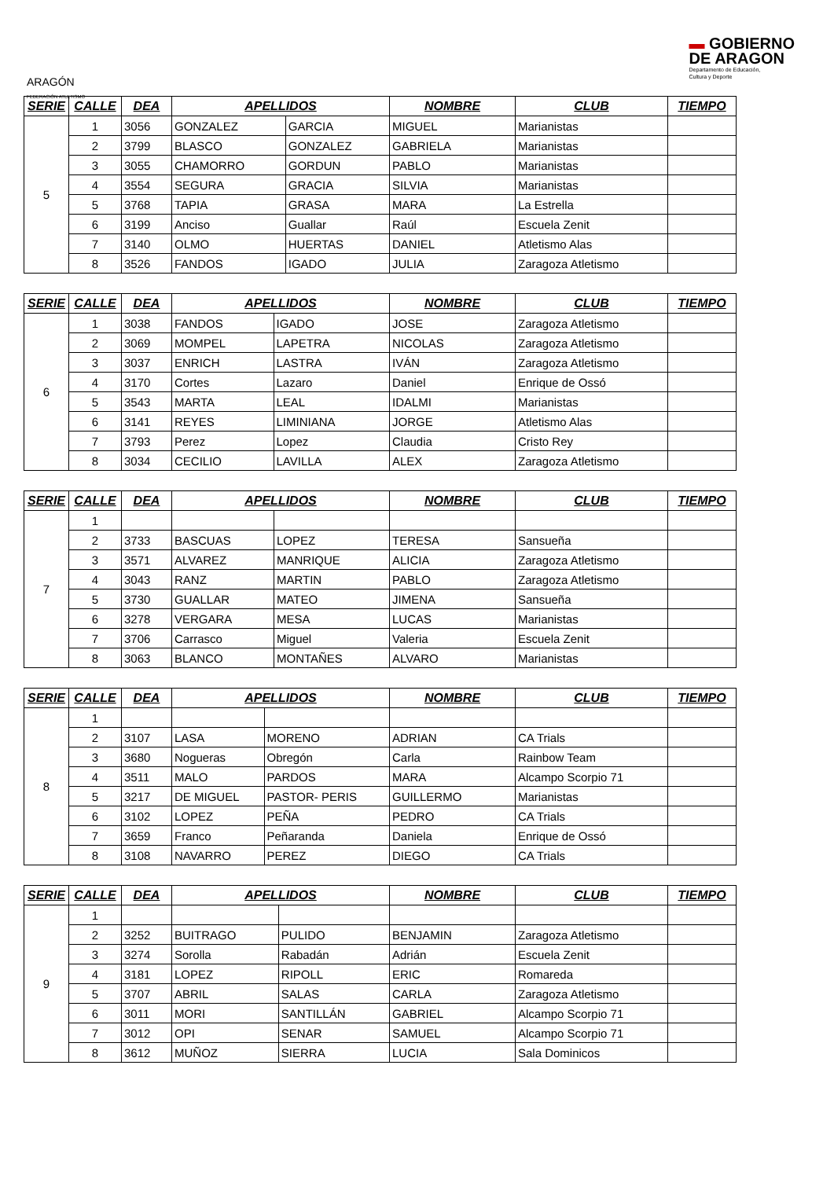ARAGÓN
FEDERACIÓN ATLETISMO
▬ GOBIERNO
DE ARAGON
Departamento de Educación,
Cultura y Deporte
| SERIE | CALLE | DEA | APELLIDOS | | NOMBRE | CLUB | TIEMPO |
| --- | --- | --- | --- | --- | --- | --- | --- |
| 5 | 1 | 3056 | GONZALEZ | GARCIA | MIGUEL | Marianistas | |
| | 2 | 3799 | BLASCO | GONZALEZ | GABRIELA | Marianistas | |
| | 3 | 3055 | CHAMORRO | GORDUN | PABLO | Marianistas | |
| | 4 | 3554 | SEGURA | GRACIA | SILVIA | Marianistas | |
| | 5 | 3768 | TAPIA | GRASA | MARA | La Estrella | |
| | 6 | 3199 | Anciso | Guallar | Raúl | Escuela Zenit | |
| | 7 | 3140 | OLMO | HUERTAS | DANIEL | Atletismo Alas | |
| | 8 | 3526 | FANDOS | IGADO | JULIA | Zaragoza Atletismo | |
| SERIE | CALLE | DEA | APELLIDOS | | NOMBRE | CLUB | TIEMPO |
| --- | --- | --- | --- | --- | --- | --- | --- |
| 6 | 1 | 3038 | FANDOS | IGADO | JOSE | Zaragoza Atletismo | |
| | 2 | 3069 | MOMPEL | LAPETRA | NICOLAS | Zaragoza Atletismo | |
| | 3 | 3037 | ENRICH | LASTRA | IVÁN | Zaragoza Atletismo | |
| | 4 | 3170 | Cortes | Lazaro | Daniel | Enrique de Ossó | |
| | 5 | 3543 | MARTA | LEAL | IDALMI | Marianistas | |
| | 6 | 3141 | REYES | LIMINIANA | JORGE | Atletismo Alas | |
| | 7 | 3793 | Perez | Lopez | Claudia | Cristo Rey | |
| | 8 | 3034 | CECILIO | LAVILLA | ALEX | Zaragoza Atletismo | |
| SERIE | CALLE | DEA | APELLIDOS | | NOMBRE | CLUB | TIEMPO |
| --- | --- | --- | --- | --- | --- | --- | --- |
| 7 | 1 | | | | | | |
| | 2 | 3733 | BASCUAS | LOPEZ | TERESA | Sansueña | |
| | 3 | 3571 | ALVAREZ | MANRIQUE | ALICIA | Zaragoza Atletismo | |
| | 4 | 3043 | RANZ | MARTIN | PABLO | Zaragoza Atletismo | |
| | 5 | 3730 | GUALLAR | MATEO | JIMENA | Sansueña | |
| | 6 | 3278 | VERGARA | MESA | LUCAS | Marianistas | |
| | 7 | 3706 | Carrasco | Miguel | Valeria | Escuela Zenit | |
| | 8 | 3063 | BLANCO | MONTAÑES | ALVARO | Marianistas | |
| SERIE | CALLE | DEA | APELLIDOS | | NOMBRE | CLUB | TIEMPO |
| --- | --- | --- | --- | --- | --- | --- | --- |
| 8 | 1 | | | | | | |
| | 2 | 3107 | LASA | MORENO | ADRIAN | CA Trials | |
| | 3 | 3680 | Nogueras | Obregón | Carla | Rainbow Team | |
| | 4 | 3511 | MALO | PARDOS | MARA | Alcampo Scorpio 71 | |
| | 5 | 3217 | DE MIGUEL | PASTOR- PERIS | GUILLERMO | Marianistas | |
| | 6 | 3102 | LOPEZ | PEÑA | PEDRO | CA Trials | |
| | 7 | 3659 | Franco | Peñaranda | Daniela | Enrique de Ossó | |
| | 8 | 3108 | NAVARRO | PEREZ | DIEGO | CA Trials | |
| SERIE | CALLE | DEA | APELLIDOS | | NOMBRE | CLUB | TIEMPO |
| --- | --- | --- | --- | --- | --- | --- | --- |
| 9 | 1 | | | | | | |
| | 2 | 3252 | BUITRAGO | PULIDO | BENJAMIN | Zaragoza Atletismo | |
| | 3 | 3274 | Sorolla | Rabadán | Adrián | Escuela Zenit | |
| | 4 | 3181 | LOPEZ | RIPOLL | ERIC | Romareda | |
| | 5 | 3707 | ABRIL | SALAS | CARLA | Zaragoza Atletismo | |
| | 6 | 3011 | MORI | SANTILLÁN | GABRIEL | Alcampo Scorpio 71 | |
| | 7 | 3012 | OPI | SENAR | SAMUEL | Alcampo Scorpio 71 | |
| | 8 | 3612 | MUÑOZ | SIERRA | LUCIA | Sala Dominicos | |